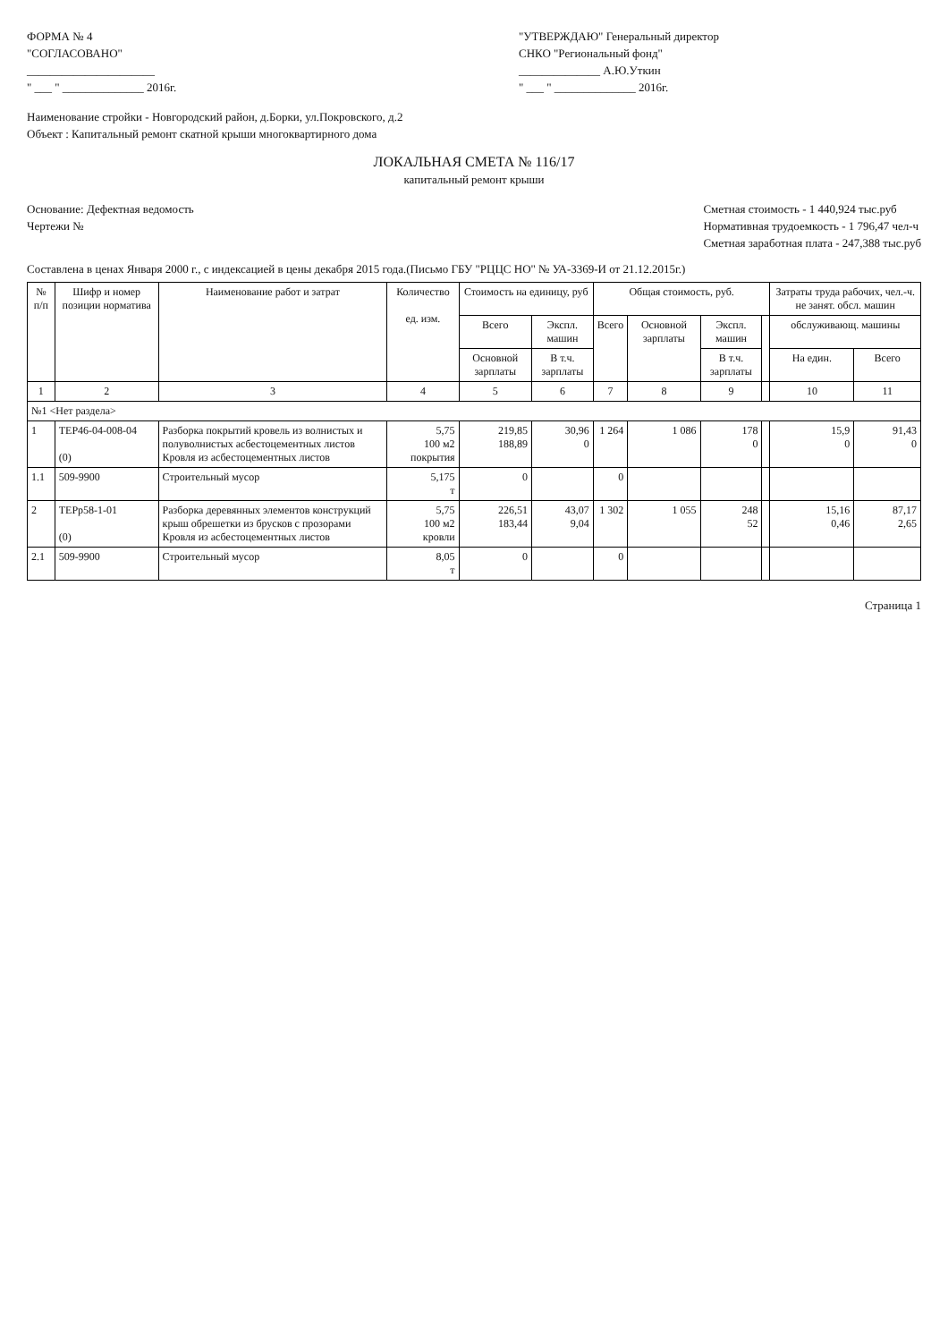ФОРМА № 4
"СОГЛАСОВАНО"
______________________
" ___ " ______________ 2016г.
"УТВЕРЖДАЮ" Генеральный директор
СНКО "Региональный фонд"
______________ А.Ю.Уткин
" ___ " ______________ 2016г.
Наименование стройки - Новгородский район, д.Борки, ул.Покровского, д.2
Объект : Капитальный ремонт скатной крыши многоквартирного дома
ЛОКАЛЬНАЯ СМЕТА № 116/17
капитальный ремонт крыши
Основание: Дефектная ведомость
Чертежи №
Сметная стоимость - 1 440,924 тыс.руб
Нормативная трудоемкость - 1 796,47 чел-ч
Сметная заработная плата - 247,388 тыс.руб
Составлена в ценах Января 2000 г., с индексацией в цены декабря 2015 года.(Письмо ГБУ "РЦЦС НО" № УА-3369-И от 21.12.2015г.)
| № п/п | Шифр и номер позиции норматива | Наименование работ и затрат | Количество ед. изм. | Стоимость на единицу, руб | | Общая стоимость, руб. | | | | Затраты труда рабочих, чел.-ч. не занят. обсл. машин | |
| --- | --- | --- | --- | --- | --- | --- | --- | --- | --- | --- | --- |
| | | | | Всего | Экспл. машин | Всего | Основной зарплаты | Экспл. машин | | обслуживающ. машины | |
| | | | | Основной зарплаты | В т.ч. зарплаты | | | В т.ч. зарплаты | | На един. | Всего |
| 1 | 2 | 3 | 4 | 5 | 6 | 7 | 8 | 9 | | 10 | 11 |
| №1 <Нет раздела> | | | | | | | | | | | |
| 1 | ТЕР46-04-008-04 (0) | Разборка покрытий кровель из волнистых и полуволнистых асбестоцементных листов Кровля из асбестоцементных листов | 5,75 100 м2 покрытия | 219,85 188,89 | 30,96 0 | 1 264 | 1 086 | 178 0 | | 15,9 0 | 91,43 0 |
| 1.1 | 509-9900 | Строительный мусор | 5,175 т | 0 | | 0 | | | | | |
| 2 | ТЕРр58-1-01 (0) | Разборка деревянных элементов конструкций крыш обрешетки из брусков с прозорами Кровля из асбестоцементных листов | 5,75 100 м2 кровли | 226,51 183,44 | 43,07 9,04 | 1 302 | 1 055 | 248 52 | | 15,16 0,46 | 87,17 2,65 |
| 2.1 | 509-9900 | Строительный мусор | 8,05 т | 0 | | 0 | | | | | |
Страница 1